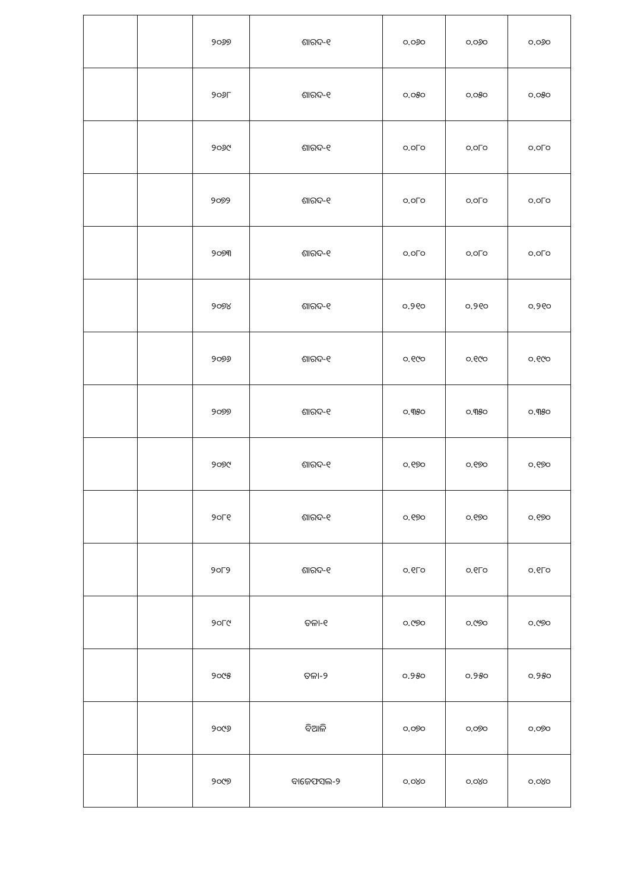| | | ୨୦୬୭ | ଶାରଦ-୧ | ୦.୦୬୦ | ୦.୦୬୦ | ୦.୦୬୦ |
| | | ୨୦୬୮ | ଶାରଦ-୧ | ୦.୦୫୦ | ୦.୦୫୦ | ୦.୦୫୦ |
| | | ୨୦୬୯ | ଶାରଦ-୧ | ୦.୦୮୦ | ୦.୦୮୦ | ୦.୦୮୦ |
| | | ୨୦୭୨ | ଶାରଦ-୧ | ୦.୦୮୦ | ୦.୦୮୦ | ୦.୦୮୦ |
| | | ୨୦୭୩ | ଶାରଦ-୧ | ୦.୦୮୦ | ୦.୦୮୦ | ୦.୦୮୦ |
| | | ୨୦୭୪ | ଶାରଦ-୧ | ୦.୨୧୦ | ୦.୨୧୦ | ୦.୨୧୦ |
| | | ୨୦୭୬ | ଶାରଦ-୧ | ୦.୧୯୦ | ୦.୧୯୦ | ୦.୧୯୦ |
| | | ୨୦୭୭ | ଶାରଦ-୧ | ୦.୩୫୦ | ୦.୩୫୦ | ୦.୩୫୦ |
| | | ୨୦୭୯ | ଶାରଦ-୧ | ୦.୧୭୦ | ୦.୧୭୦ | ୦.୧୭୦ |
| | | ୨୦୮୧ | ଶାରଦ-୧ | ୦.୧୭୦ | ୦.୧୭୦ | ୦.୧୭୦ |
| | | ୨୦୮୨ | ଶାରଦ-୧ | ୦.୧୮୦ | ୦.୧୮୦ | ୦.୧୮୦ |
| | | ୨୦୮୯ | ତଳା-୧ | ୦.୯୭୦ | ୦.୯୭୦ | ୦.୯୭୦ |
| | | ୨୦୯୫ | ତଳା-୨ | ୦.୨୫୦ | ୦.୨୫୦ | ୦.୨୫୦ |
| | | ୨୦୯୬ | ବିଆଳି | ୦.୦୭୦ | ୦.୦୭୦ | ୦.୦୭୦ |
| | | ୨୦୯୭ | ବାଜେଫସଲ-୨ | ୦.୦୪୦ | ୦.୦୪୦ | ୦.୦୪୦ |